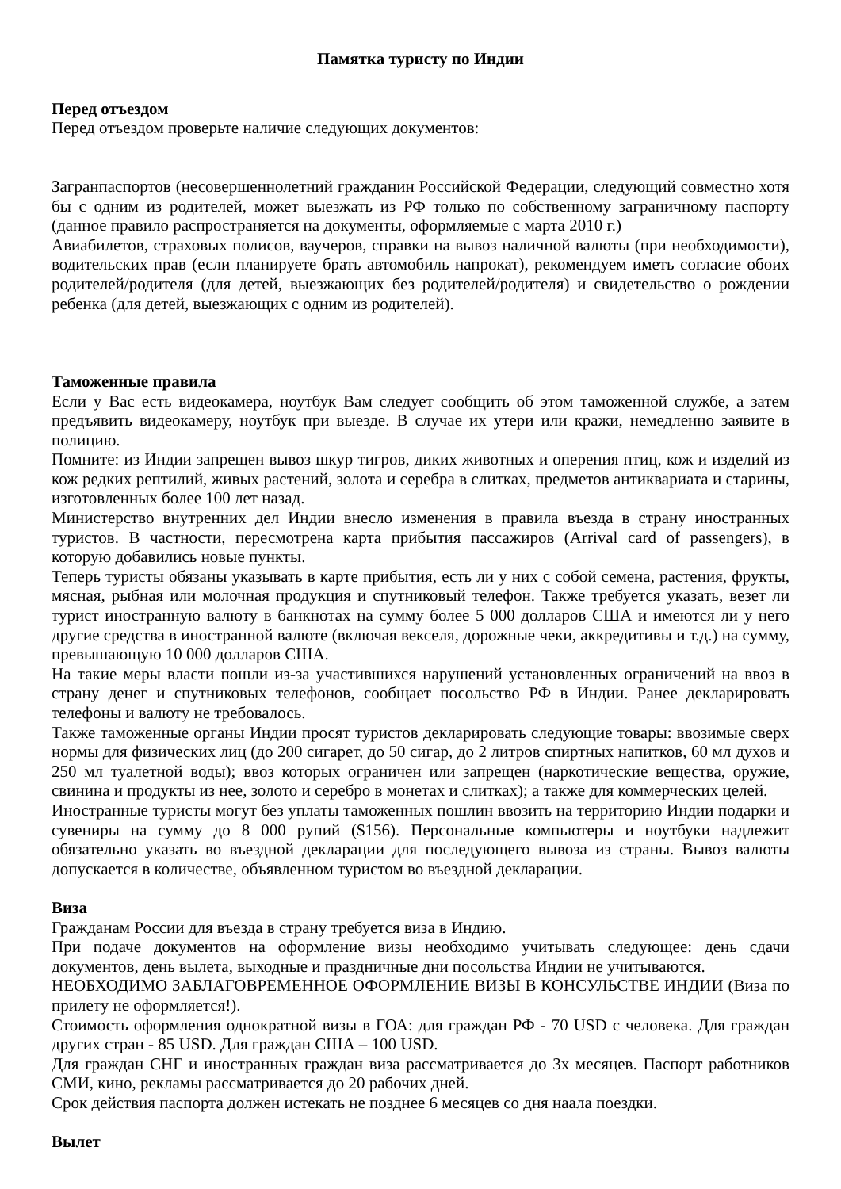Памятка туристу по Индии
Перед отъездом
Перед отъездом проверьте наличие следующих документов:
Загранпаспортов (несовершеннолетний гражданин Российской Федерации, следующий совместно хотя бы с одним из родителей, может выезжать из РФ только по собственному заграничному паспорту (данное правило распространяется на документы, оформляемые с марта 2010 г.)
Авиабилетов, страховых полисов, ваучеров, справки на вывоз наличной валюты (при необходимости), водительских прав (если планируете брать автомобиль напрокат), рекомендуем иметь согласие обоих родителей/родителя (для детей, выезжающих без родителей/родителя) и свидетельство о рождении ребенка (для детей, выезжающих с одним из родителей).
Таможенные правила
Если у Вас есть видеокамера, ноутбук Вам следует сообщить об этом таможенной службе, а затем предъявить видеокамеру, ноутбук при выезде. В случае их утери или кражи, немедленно заявите в полицию.
Помните: из Индии запрещен вывоз шкур тигров, диких животных и оперения птиц, кож и изделий из кож редких рептилий, живых растений, золота и серебра в слитках, предметов антиквариата и старины, изготовленных более 100 лет назад.
Министерство внутренних дел Индии внесло изменения в правила въезда в страну иностранных туристов. В частности, пересмотрена карта прибытия пассажиров (Arrival card of passengers), в которую добавились новые пункты.
Теперь туристы обязаны указывать в карте прибытия, есть ли у них с собой семена, растения, фрукты, мясная, рыбная или молочная продукция и спутниковый телефон. Также требуется указать, везет ли турист иностранную валюту в банкнотах на сумму более 5 000 долларов США и имеются ли у него другие средства в иностранной валюте (включая векселя, дорожные чеки, аккредитивы и т.д.) на сумму, превышающую 10 000 долларов США.
На такие меры власти пошли из-за участившихся нарушений установленных ограничений на ввоз в страну денег и спутниковых телефонов, сообщает посольство РФ в Индии. Ранее декларировать телефоны и валюту не требовалось.
Также таможенные органы Индии просят туристов декларировать следующие товары: ввозимые сверх нормы для физических лиц (до 200 сигарет, до 50 сигар, до 2 литров спиртных напитков, 60 мл духов и 250 мл туалетной воды); ввоз которых ограничен или запрещен (наркотические вещества, оружие, свинина и продукты из нее, золото и серебро в монетах и слитках); а также для коммерческих целей.
Иностранные туристы могут без уплаты таможенных пошлин ввозить на территорию Индии подарки и сувениры на сумму до 8 000 рупий ($156). Персональные компьютеры и ноутбуки надлежит обязательно указать во въездной декларации для последующего вывоза из страны. Вывоз валюты допускается в количестве, объявленном туристом во въездной декларации.
Виза
Гражданам России для въезда в страну требуется виза в Индию.
При подаче документов на оформление визы необходимо учитывать следующее: день сдачи документов, день вылета, выходные и праздничные дни посольства Индии не учитываются.
НЕОБХОДИМО ЗАБЛАГОВРЕМЕННОЕ ОФОРМЛЕНИЕ ВИЗЫ В КОНСУЛЬСТВЕ ИНДИИ (Виза по прилету не оформляется!).
Стоимость оформления однократной визы в ГОА: для граждан РФ - 70 USD с человека. Для граждан других стран - 85 USD. Для граждан США – 100 USD.
Для граждан СНГ и иностранных граждан виза рассматривается до 3х месяцев. Паспорт работников СМИ, кино, рекламы рассматривается до 20 рабочих дней.
Срок действия паспорта должен истекать не позднее 6 месяцев со дня наала поездки.
Вылет